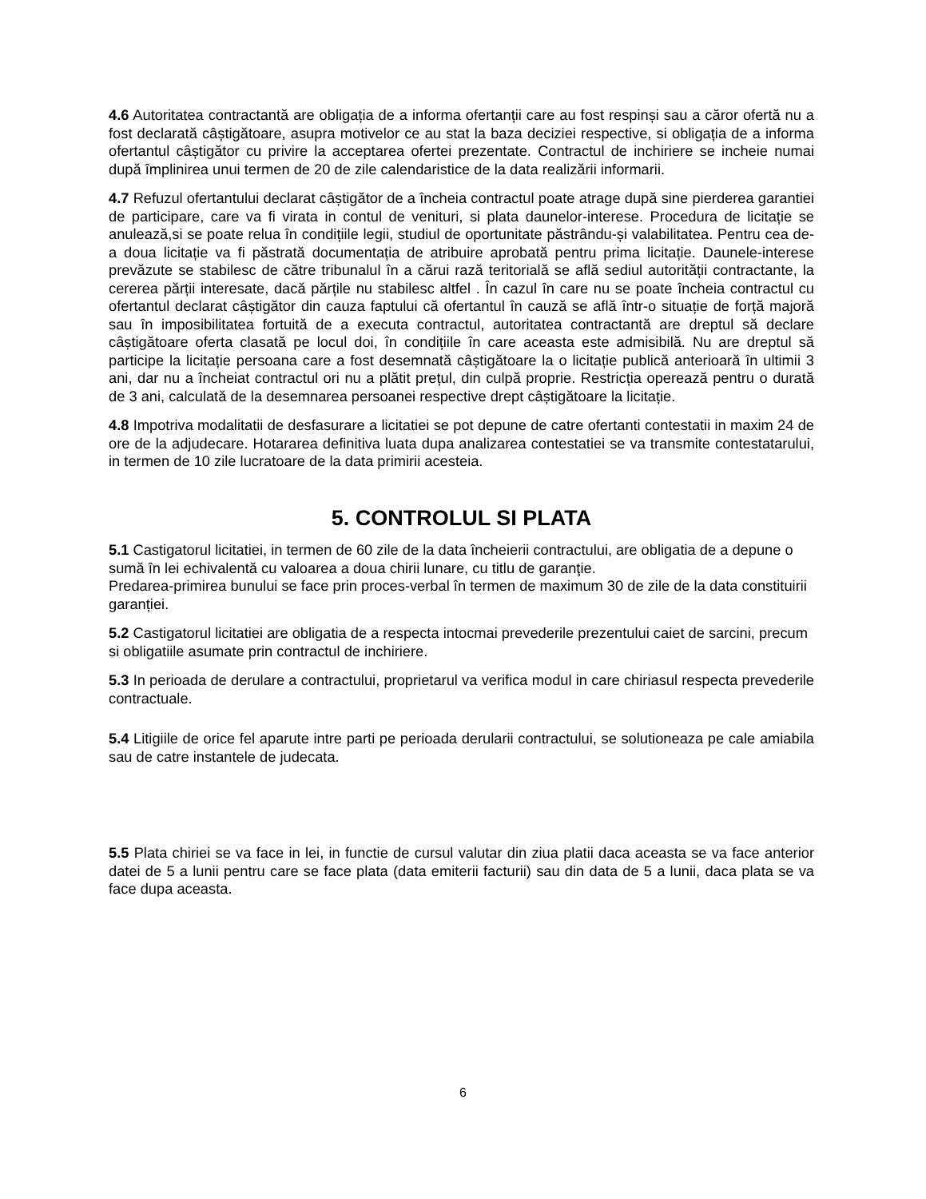4.6 Autoritatea contractantă are obligația de a informa ofertanții care au fost respinși sau a căror ofertă nu a fost declarată câștigătoare, asupra motivelor ce au stat la baza deciziei respective, si obligația de a informa ofertantul câștigător cu privire la acceptarea ofertei prezentate. Contractul de inchiriere se incheie numai după împlinirea unui termen de 20 de zile calendaristice de la data realizării informarii.
4.7 Refuzul ofertantului declarat câștigător de a încheia contractul poate atrage după sine pierderea garantiei de participare, care va fi virata in contul de venituri, si plata daunelor-interese. Procedura de licitație se anulează,si se poate relua în condițiile legii, studiul de oportunitate păstrându-și valabilitatea. Pentru cea de-a doua licitație va fi păstrată documentația de atribuire aprobată pentru prima licitație. Daunele-interese prevăzute se stabilesc de către tribunalul în a cărui rază teritorială se află sediul autorității contractante, la cererea părții interesate, dacă părțile nu stabilesc altfel . În cazul în care nu se poate încheia contractul cu ofertantul declarat câștigător din cauza faptului că ofertantul în cauză se află într-o situație de forță majoră sau în imposibilitatea fortuită de a executa contractul, autoritatea contractantă are dreptul să declare câștigătoare oferta clasată pe locul doi, în condițiile în care aceasta este admisibilă. Nu are dreptul să participe la licitație persoana care a fost desemnată câștigătoare la o licitație publică anterioară în ultimii 3 ani, dar nu a încheiat contractul ori nu a plătit prețul, din culpă proprie. Restricția operează pentru o durată de 3 ani, calculată de la desemnarea persoanei respective drept câștigătoare la licitație.
4.8 Impotriva modalitatii de desfasurare a licitatiei se pot depune de catre ofertanti contestatii in maxim 24 de ore de la adjudecare. Hotararea definitiva luata dupa analizarea contestatiei se va transmite contestatarului, in termen de 10 zile lucratoare de la data primirii acesteia.
5. CONTROLUL SI PLATA
5.1 Castigatorul licitatiei, in termen de 60 zile de la data încheierii contractului, are obligatia de a depune o sumă în lei echivalentă cu valoarea a doua chirii lunare, cu titlu de garanţie.
Predarea-primirea bunului se face prin proces-verbal în termen de maximum 30 de zile de la data constituirii garanției.
5.2 Castigatorul licitatiei are obligatia de a respecta intocmai prevederile prezentului caiet de sarcini, precum si obligatiile asumate prin contractul de inchiriere.
5.3 In perioada de derulare a contractului, proprietarul va verifica modul in care chiriasul respecta prevederile contractuale.
5.4 Litigiile de orice fel aparute intre parti pe perioada derularii contractului, se solutioneaza pe cale amiabila sau de catre instantele de judecata.
5.5 Plata chiriei se va face in lei, in functie de cursul valutar din ziua platii daca aceasta se va face anterior datei de 5 a lunii pentru care se face plata (data emiterii facturii) sau din data de 5 a lunii, daca plata se va face dupa aceasta.
6